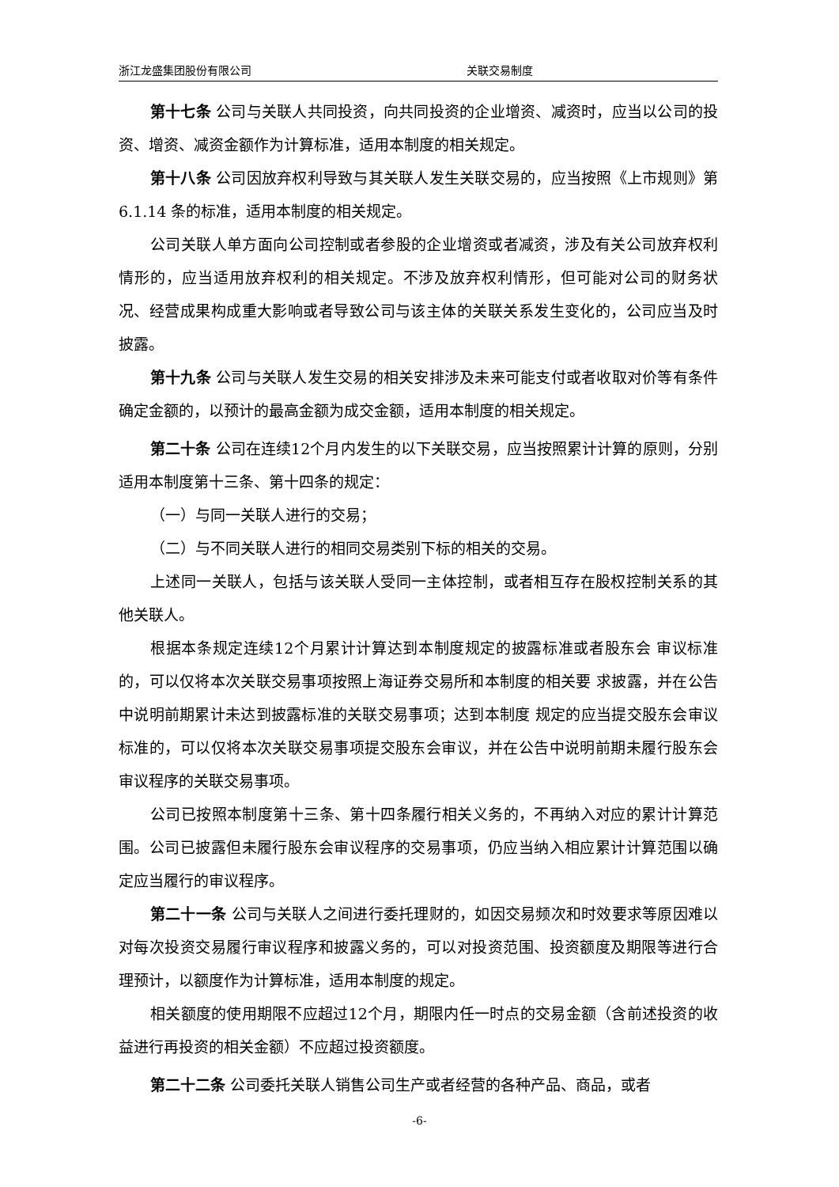浙江龙盛集团股份有限公司 关联交易制度
第十七条 公司与关联人共同投资，向共同投资的企业增资、减资时，应当以公司的投资、增资、减资金额作为计算标准，适用本制度的相关规定。
第十八条 公司因放弃权利导致与其关联人发生关联交易的，应当按照《上市规则》第 6.1.14 条的标准，适用本制度的相关规定。
公司关联人单方面向公司控制或者参股的企业增资或者减资，涉及有关公司放弃权利情形的，应当适用放弃权利的相关规定。不涉及放弃权利情形，但可能对公司的财务状况、经营成果构成重大影响或者导致公司与该主体的关联关系发生变化的，公司应当及时披露。
第十九条 公司与关联人发生交易的相关安排涉及未来可能支付或者收取对价等有条件确定金额的，以预计的最高金额为成交金额，适用本制度的相关规定。
第二十条 公司在连续12个月内发生的以下关联交易，应当按照累计计算的原则，分别适用本制度第十三条、第十四条的规定：
（一）与同一关联人进行的交易；
（二）与不同关联人进行的相同交易类别下标的相关的交易。
上述同一关联人，包括与该关联人受同一主体控制，或者相互存在股权控制关系的其他关联人。
根据本条规定连续12个月累计计算达到本制度规定的披露标准或者股东会 审议标准的，可以仅将本次关联交易事项按照上海证券交易所和本制度的相关要 求披露，并在公告中说明前期累计未达到披露标准的关联交易事项；达到本制度 规定的应当提交股东会审议标准的，可以仅将本次关联交易事项提交股东会审议，并在公告中说明前期未履行股东会审议程序的关联交易事项。
公司已按照本制度第十三条、第十四条履行相关义务的，不再纳入对应的累计计算范围。公司已披露但未履行股东会审议程序的交易事项，仍应当纳入相应累计计算范围以确定应当履行的审议程序。
第二十一条 公司与关联人之间进行委托理财的，如因交易频次和时效要求等原因难以对每次投资交易履行审议程序和披露义务的，可以对投资范围、投资额度及期限等进行合理预计，以额度作为计算标准，适用本制度的规定。
相关额度的使用期限不应超过12个月，期限内任一时点的交易金额（含前述投资的收益进行再投资的相关金额）不应超过投资额度。
第二十二条 公司委托关联人销售公司生产或者经营的各种产品、商品，或者
-6-